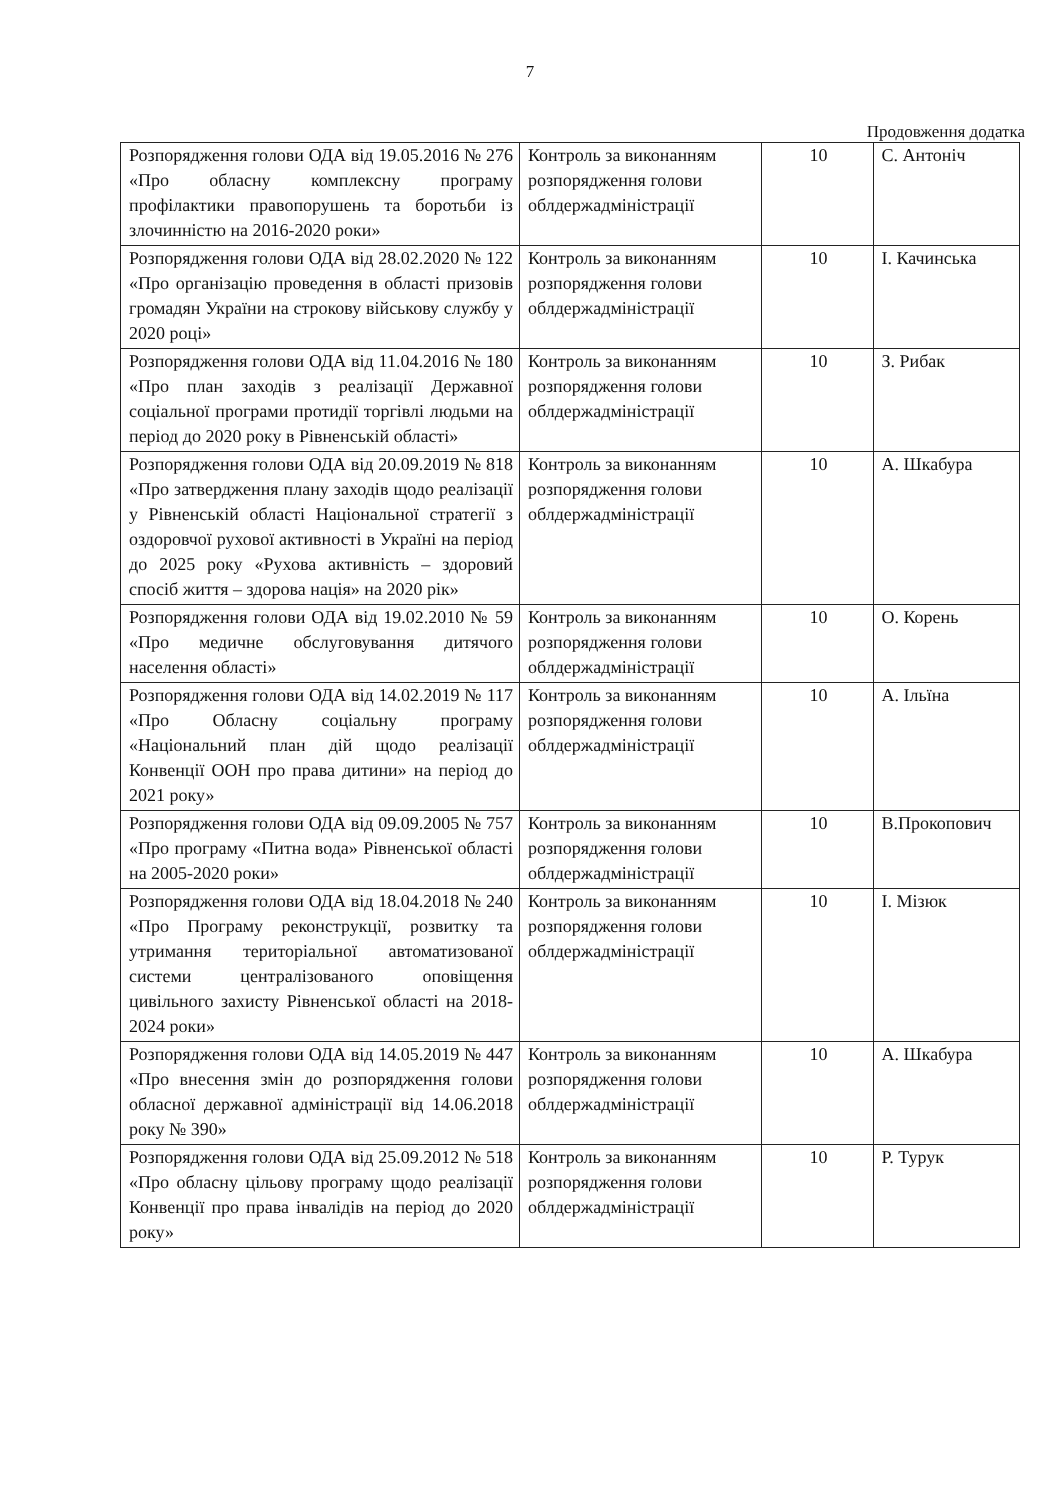7
Продовження додатка
| Розпорядження голови ОДА від 19.05.2016 № 276 «Про обласну комплексну програму профілактики правопорушень та боротьби із злочинністю на 2016-2020 роки» | Контроль за виконанням розпорядження голови облдержадміністрації | 10 | С. Антоніч |
| Розпорядження голови ОДА від 28.02.2020 № 122 «Про організацію проведення в області призовів громадян України на строкову військову службу у 2020 році» | Контроль за виконанням розпорядження голови облдержадміністрації | 10 | І. Качинська |
| Розпорядження голови ОДА від 11.04.2016 № 180 «Про план заходів з реалізації Державної соціальної програми протидії торгівлі людьми на період до 2020 року в Рівненській області» | Контроль за виконанням розпорядження голови облдержадміністрації | 10 | З. Рибак |
| Розпорядження голови ОДА від 20.09.2019 № 818 «Про затвердження плану заходів щодо реалізації у Рівненській області Національної стратегії з оздоровчої рухової активності в Україні на період до 2025 року «Рухова активність – здоровий спосіб життя – здорова нація» на 2020 рік» | Контроль за виконанням розпорядження голови облдержадміністрації | 10 | А. Шкабура |
| Розпорядження голови ОДА від 19.02.2010 № 59 «Про медичне обслуговування дитячого населення області» | Контроль за виконанням розпорядження голови облдержадміністрації | 10 | О. Корень |
| Розпорядження голови ОДА від 14.02.2019 № 117 «Про Обласну соціальну програму «Національний план дій щодо реалізації Конвенції ООН про права дитини» на період до 2021 року» | Контроль за виконанням розпорядження голови облдержадміністрації | 10 | А. Ільїна |
| Розпорядження голови ОДА від 09.09.2005 № 757 «Про програму «Питна вода» Рівненської області на 2005-2020 роки» | Контроль за виконанням розпорядження голови облдержадміністрації | 10 | В.Прокопович |
| Розпорядження голови ОДА від 18.04.2018 № 240 «Про Програму реконструкції, розвитку та утримання територіальної автоматизованої системи централізованого оповіщення цивільного захисту Рівненської області на 2018-2024 роки» | Контроль за виконанням розпорядження голови облдержадміністрації | 10 | І. Мізюк |
| Розпорядження голови ОДА від 14.05.2019 № 447 «Про внесення змін до розпорядження голови обласної державної адміністрації від 14.06.2018 року № 390» | Контроль за виконанням розпорядження голови облдержадміністрації | 10 | А. Шкабура |
| Розпорядження голови ОДА від 25.09.2012 № 518 «Про обласну цільову програму щодо реалізації Конвенції про права інвалідів на період до 2020 року» | Контроль за виконанням розпорядження голови облдержадміністрації | 10 | Р. Турук |